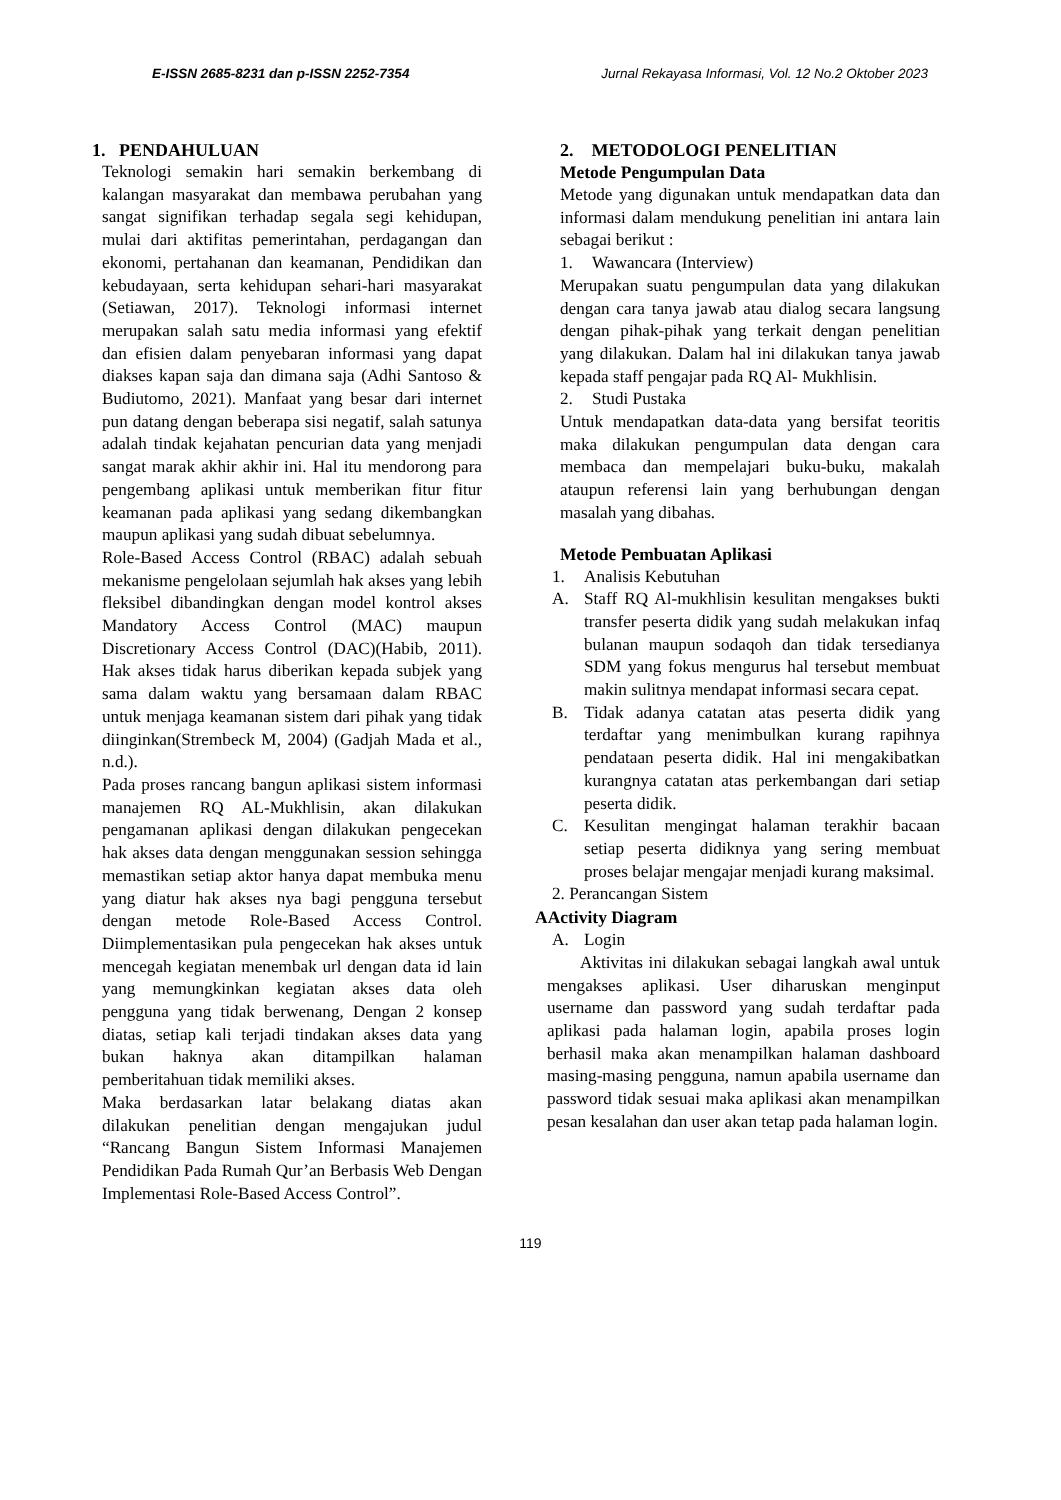E-ISSN 2685-8231 dan p-ISSN 2252-7354 Jurnal Rekayasa Informasi, Vol. 12 No.2 Oktober 2023
1. PENDAHULUAN
Teknologi semakin hari semakin berkembang di kalangan masyarakat dan membawa perubahan yang sangat signifikan terhadap segala segi kehidupan, mulai dari aktifitas pemerintahan, perdagangan dan ekonomi, pertahanan dan keamanan, Pendidikan dan kebudayaan, serta kehidupan sehari-hari masyarakat (Setiawan, 2017). Teknologi informasi internet merupakan salah satu media informasi yang efektif dan efisien dalam penyebaran informasi yang dapat diakses kapan saja dan dimana saja (Adhi Santoso & Budiutomo, 2021). Manfaat yang besar dari internet pun datang dengan beberapa sisi negatif, salah satunya adalah tindak kejahatan pencurian data yang menjadi sangat marak akhir akhir ini. Hal itu mendorong para pengembang aplikasi untuk memberikan fitur fitur keamanan pada aplikasi yang sedang dikembangkan maupun aplikasi yang sudah dibuat sebelumnya.
Role-Based Access Control (RBAC) adalah sebuah mekanisme pengelolaan sejumlah hak akses yang lebih fleksibel dibandingkan dengan model kontrol akses Mandatory Access Control (MAC) maupun Discretionary Access Control (DAC)(Habib, 2011). Hak akses tidak harus diberikan kepada subjek yang sama dalam waktu yang bersamaan dalam RBAC untuk menjaga keamanan sistem dari pihak yang tidak diinginkan(Strembeck M, 2004) (Gadjah Mada et al., n.d.).
Pada proses rancang bangun aplikasi sistem informasi manajemen RQ AL-Mukhlisin, akan dilakukan pengamanan aplikasi dengan dilakukan pengecekan hak akses data dengan menggunakan session sehingga memastikan setiap aktor hanya dapat membuka menu yang diatur hak akses nya bagi pengguna tersebut dengan metode Role-Based Access Control. Diimplementasikan pula pengecekan hak akses untuk mencegah kegiatan menembak url dengan data id lain yang memungkinkan kegiatan akses data oleh pengguna yang tidak berwenang, Dengan 2 konsep diatas, setiap kali terjadi tindakan akses data yang bukan haknya akan ditampilkan halaman pemberitahuan tidak memiliki akses.
Maka berdasarkan latar belakang diatas akan dilakukan penelitian dengan mengajukan judul “Rancang Bangun Sistem Informasi Manajemen Pendidikan Pada Rumah Qur’an Berbasis Web Dengan Implementasi Role-Based Access Control”.
2. METODOLOGI PENELITIAN
Metode Pengumpulan Data
Metode yang digunakan untuk mendapatkan data dan informasi dalam mendukung penelitian ini antara lain sebagai berikut :
1. Wawancara (Interview)
Merupakan suatu pengumpulan data yang dilakukan dengan cara tanya jawab atau dialog secara langsung dengan pihak-pihak yang terkait dengan penelitian yang dilakukan. Dalam hal ini dilakukan tanya jawab kepada staff pengajar pada RQ Al- Mukhlisin.
2. Studi Pustaka
Untuk mendapatkan data-data yang bersifat teoritis maka dilakukan pengumpulan data dengan cara membaca dan mempelajari buku-buku, makalah ataupun referensi lain yang berhubungan dengan masalah yang dibahas.
Metode Pembuatan Aplikasi
1. Analisis Kebutuhan
A. Staff RQ Al-mukhlisin kesulitan mengakses bukti transfer peserta didik yang sudah melakukan infaq bulanan maupun sodaqoh dan tidak tersedianya SDM yang fokus mengurus hal tersebut membuat makin sulitnya mendapat informasi secara cepat.
B. Tidak adanya catatan atas peserta didik yang terdaftar yang menimbulkan kurang rapihnya pendataan peserta didik. Hal ini mengakibatkan kurangnya catatan atas perkembangan dari setiap peserta didik.
C. Kesulitan mengingat halaman terakhir bacaan setiap peserta didiknya yang sering membuat proses belajar mengajar menjadi kurang maksimal.
2. Perancangan Sistem
AActivity Diagram
A. Login
Aktivitas ini dilakukan sebagai langkah awal untuk mengakses aplikasi. User diharuskan menginput username dan password yang sudah terdaftar pada aplikasi pada halaman login, apabila proses login berhasil maka akan menampilkan halaman dashboard masing-masing pengguna, namun apabila username dan password tidak sesuai maka aplikasi akan menampilkan pesan kesalahan dan user akan tetap pada halaman login.
119